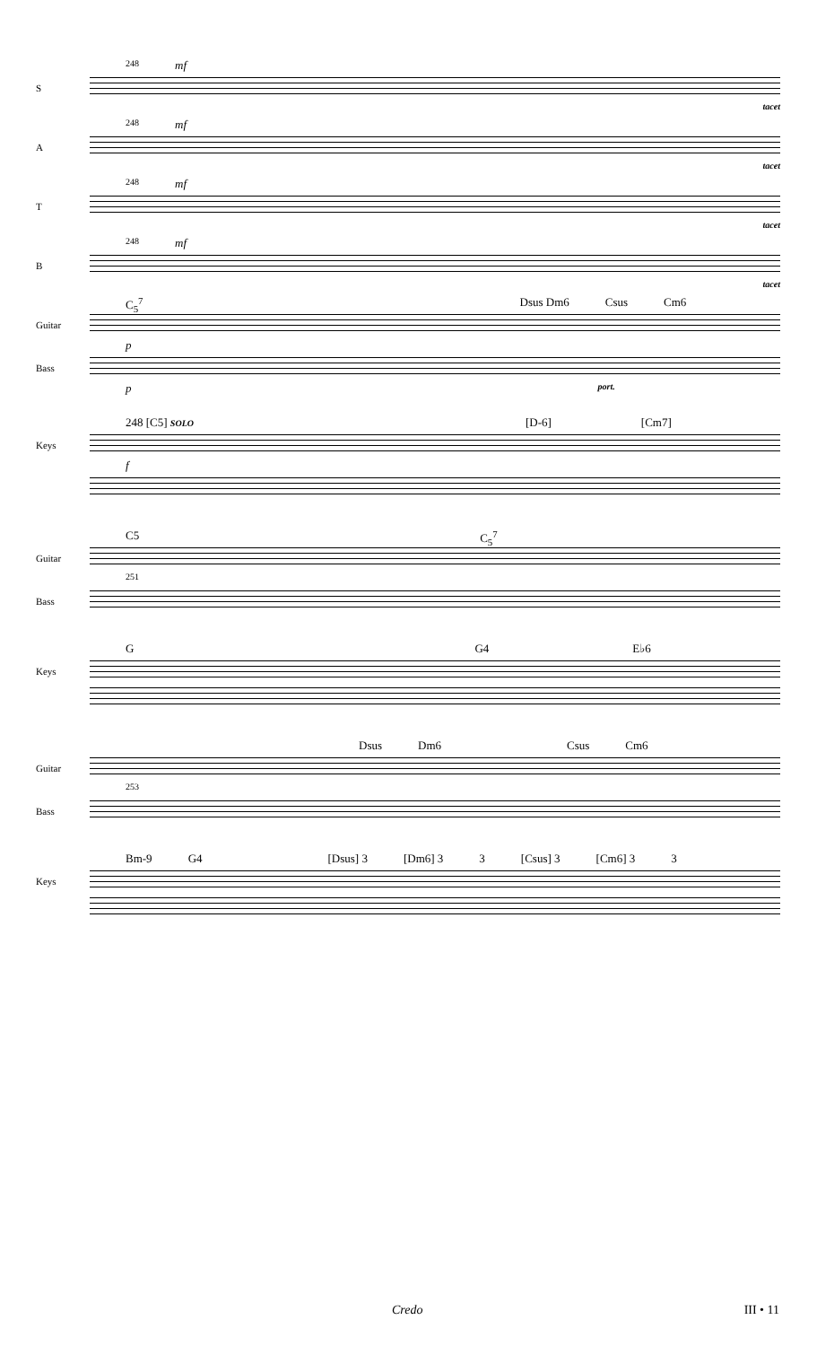248 mf
S
tacet
248 mf
A
tacet
248 mf
T
tacet
248 mf
B
tacet
C<sub>5</sub><sup>7</sup> Dsus Dm6 Csus Cm6
Guitar
p
Bass
p port.
248 [C5] SOLO [D-6] [Cm7]
Keys
f
C5 C<sub>5</sub><sup>7</sup>
Guitar
251
Bass
G G4 E♭6
Keys
Dsus Dm6 Csus Cm6
Guitar
253
Bass
Bm-9 G4 [Dsus] 3 [Dm6] 3 3 [Csus] 3 [Cm6] 3 3
Keys
Credo III • 11